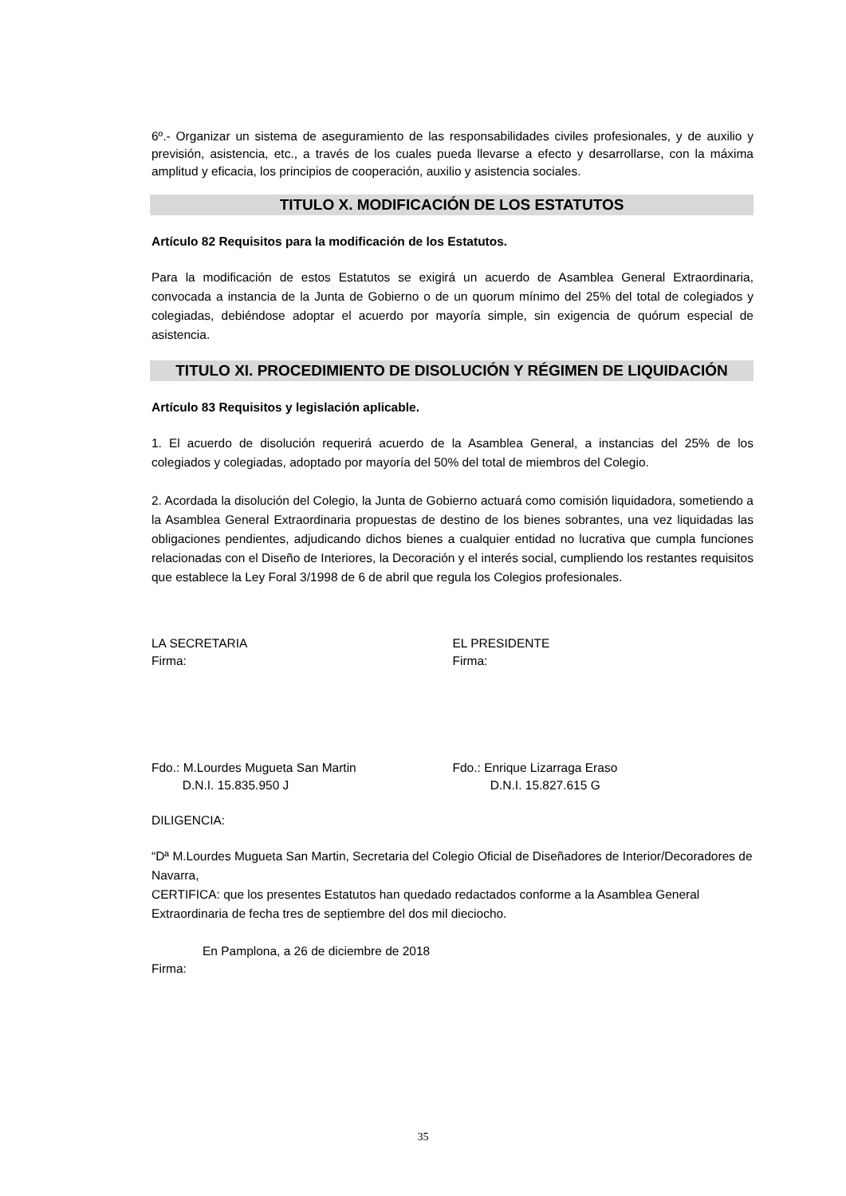6º.- Organizar un sistema de aseguramiento de las responsabilidades civiles profesionales, y de auxilio y previsión, asistencia, etc., a través de los cuales pueda llevarse a efecto y desarrollarse, con la máxima amplitud y eficacia, los principios de cooperación, auxilio y asistencia sociales.
TITULO X. MODIFICACIÓN DE LOS ESTATUTOS
Artículo 82 Requisitos para la modificación de los Estatutos.
Para la modificación de estos Estatutos se exigirá un acuerdo de Asamblea General Extraordinaria, convocada a instancia de la Junta de Gobierno o de un quorum mínimo del 25% del total de colegiados y colegiadas, debiéndose adoptar el acuerdo por mayoría simple, sin exigencia de quórum especial de asistencia.
TITULO XI. PROCEDIMIENTO DE DISOLUCIÓN Y RÉGIMEN DE LIQUIDACIÓN
Artículo 83 Requisitos y legislación aplicable.
1. El acuerdo de disolución requerirá acuerdo de la Asamblea General, a instancias del 25% de los colegiados y colegiadas, adoptado por mayoría del 50% del total de miembros del Colegio.
2. Acordada la disolución del Colegio, la Junta de Gobierno actuará como comisión liquidadora, sometiendo a la Asamblea General Extraordinaria propuestas de destino de los bienes sobrantes, una vez liquidadas las obligaciones pendientes, adjudicando dichos bienes a cualquier entidad no lucrativa que cumpla funciones relacionadas con el Diseño de Interiores, la Decoración y el interés social, cumpliendo los restantes requisitos que establece la Ley Foral 3/1998 de 6 de abril que regula los Colegios profesionales.
LA SECRETARIA
Firma:
EL PRESIDENTE
Firma:
Fdo.: M.Lourdes Mugueta San Martin
D.N.I. 15.835.950 J
Fdo.: Enrique Lizarraga Eraso
D.N.I. 15.827.615 G
DILIGENCIA:
“Dª M.Lourdes Mugueta San Martin, Secretaria del Colegio Oficial de Diseñadores de Interior/Decoradores de Navarra,
CERTIFICA: que los presentes Estatutos han quedado redactados conforme a la Asamblea General Extraordinaria de fecha tres de septiembre del dos mil dieciocho.
En Pamplona, a 26 de diciembre de 2018
Firma:
35